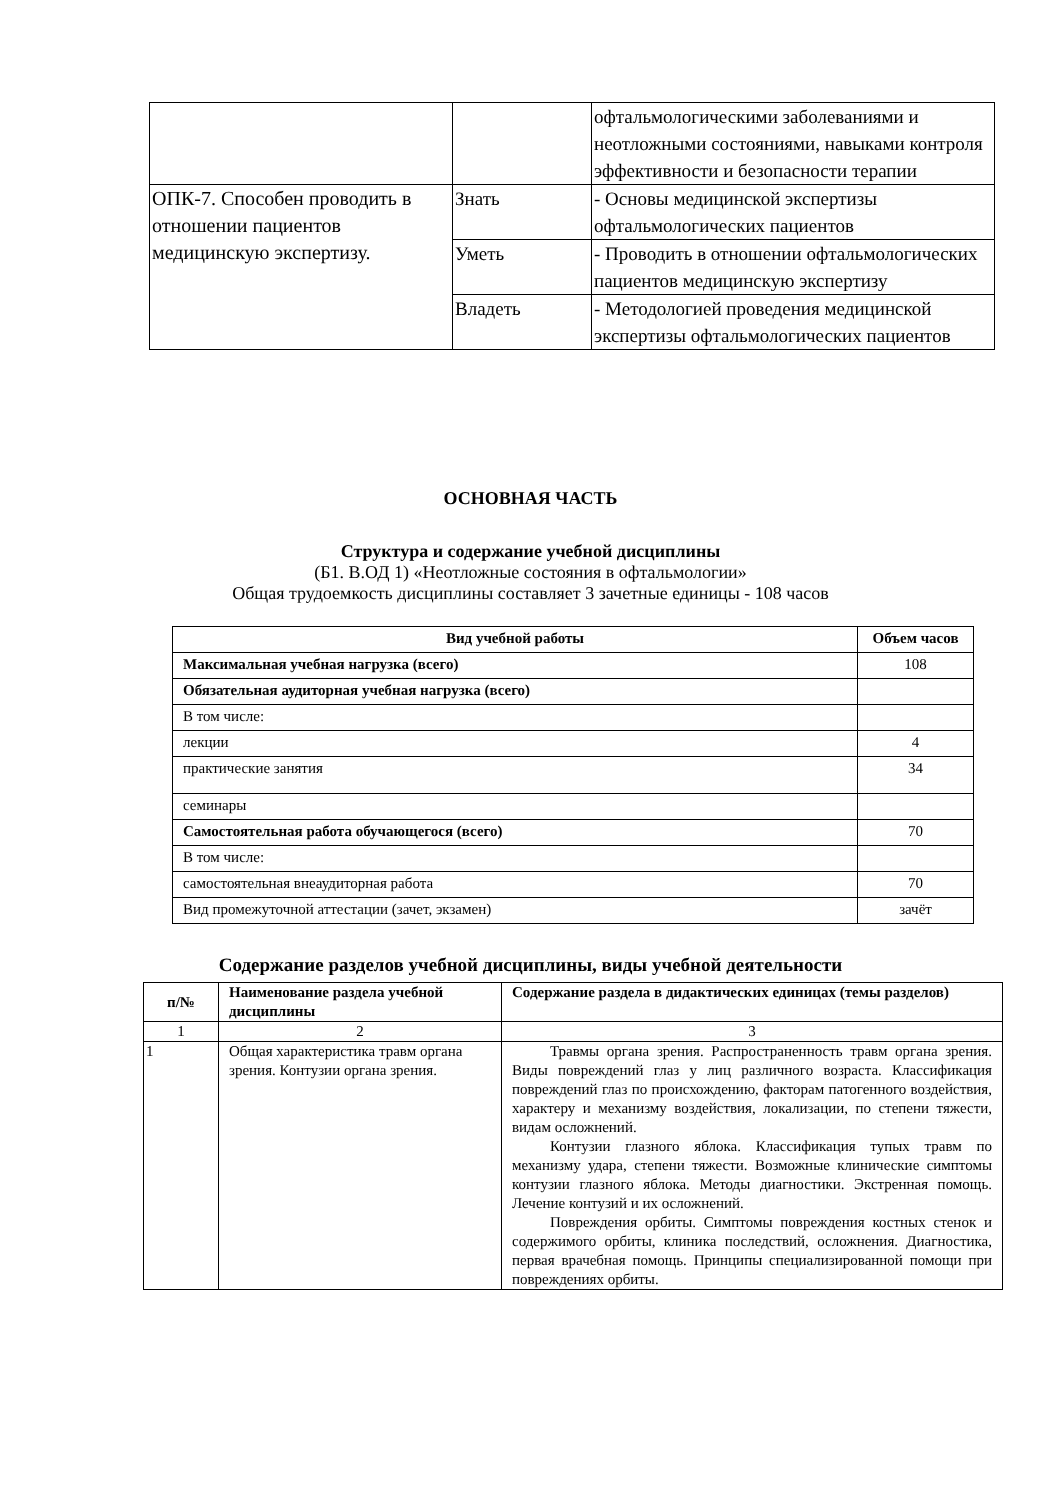| | | офтальмологическими заболеваниями и неотложными состояниями, навыками контроля эффективности и безопасности терапии |
| ОПК-7. Способен проводить в отношении пациентов медицинскую экспертизу. | Знать | - Основы медицинской экспертизы офтальмологических пациентов |
| | Уметь | - Проводить в отношении офтальмологических пациентов медицинскую экспертизу |
| | Владеть | - Методологией проведения медицинской экспертизы офтальмологических пациентов |
ОСНОВНАЯ ЧАСТЬ
Структура и содержание учебной дисциплины
(Б1. В.ОД 1) «Неотложные состояния в офтальмологии»
Общая трудоемкость дисциплины составляет 3 зачетные единицы - 108 часов
| Вид учебной работы | Объем часов |
| --- | --- |
| Максимальная учебная нагрузка (всего) | 108 |
| Обязательная аудиторная учебная нагрузка (всего) | |
| В том числе: | |
| лекции | 4 |
| практические занятия | 34 |
| семинары | |
| Самостоятельная работа обучающегося (всего) | 70 |
| В том числе: | |
| самостоятельная внеаудиторная работа | 70 |
| Вид промежуточной аттестации (зачет, экзамен) | зачёт |
Содержание разделов учебной дисциплины, виды учебной деятельности
| п/№ | Наименование раздела учебной дисциплины | Содержание раздела в дидактических единицах (темы разделов) |
| --- | --- | --- |
| 1 | 2 | 3 |
| 1 | Общая характеристика травм органа зрения. Контузии органа зрения. | Травмы органа зрения. Распространенность травм органа зрения. Виды повреждений глаз у лиц различного возраста. Классификация повреждений глаз по происхождению, факторам патогенного воздействия, характеру и механизму воздействия, локализации, по степени тяжести, видам осложнений. Контузии глазного яблока. Классификация тупых травм по механизму удара, степени тяжести. Возможные клинические симптомы контузии глазного яблока. Методы диагностики. Экстренная помощь. Лечение контузий и их осложнений. Повреждения орбиты. Симптомы повреждения костных стенок и содержимого орбиты, клиника последствий, осложнения. Диагностика, первая врачебная помощь. Принципы специализированной помощи при повреждениях орбиты. |